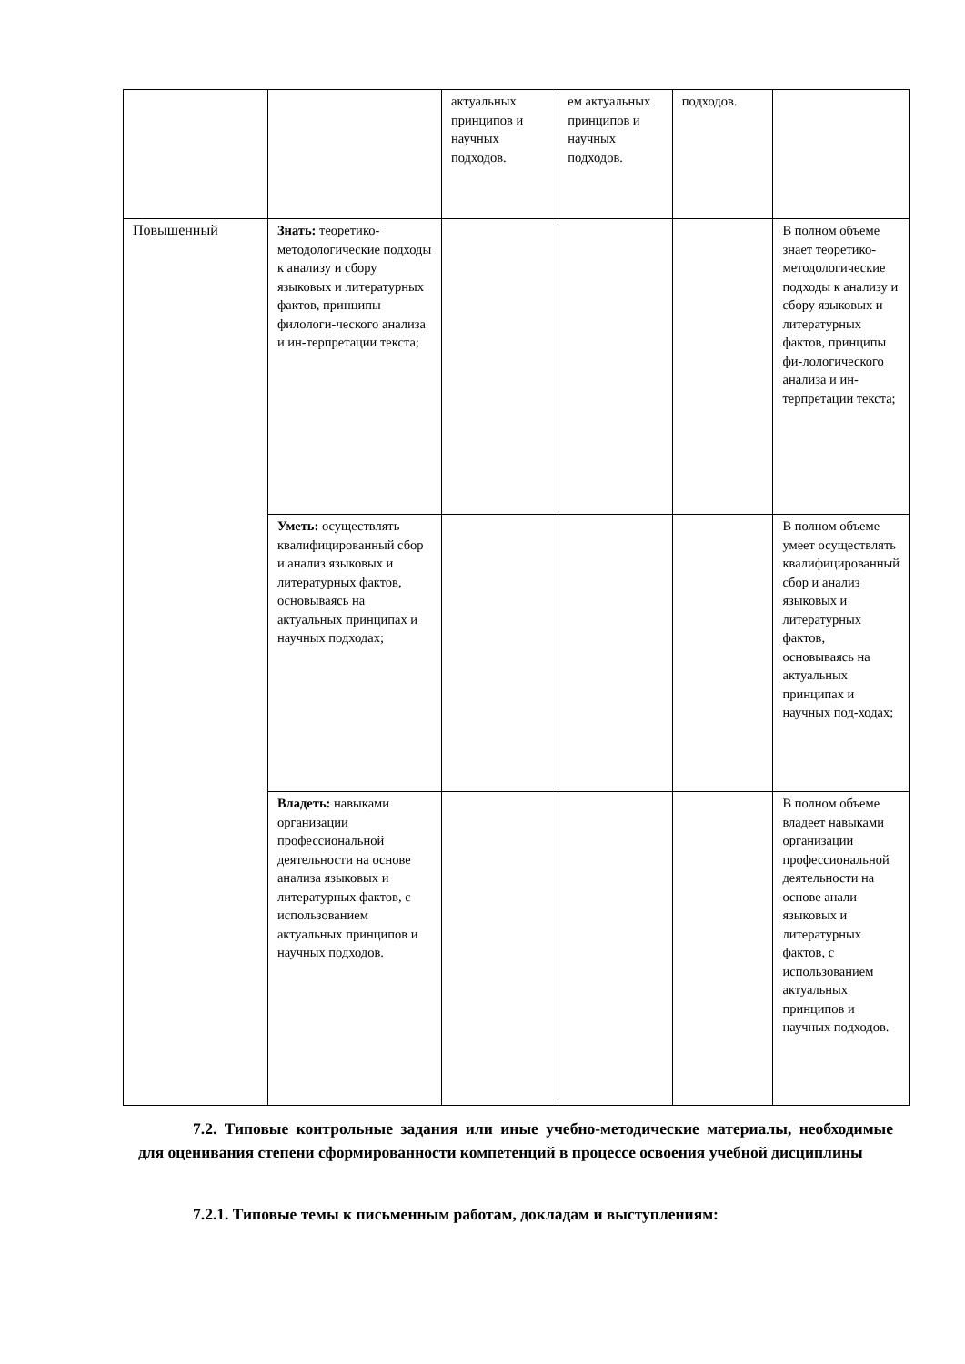| | | актуальных принципов и научных подходов. | ем актуальных принципов и научных подходов. | подходов. | |
| Повышенный | Знать: теоретико-методологические подходы к анализу и сбору языковых и литературных фактов, принципы филологи-ческого анализа и ин-терпретации текста; | | | | В полном объеме знает теоретико-методологические подходы к анализу и сбору языковых и литературных фактов, принципы фи-лологического анализа и ин-терпретации текста; |
| | Уметь: осуществлять квалифицированный сбор и анализ языковых и литературных фактов, основываясь на актуальных принципах и научных подходах; | | | | В полном объеме умеет осуществлять квалифицированный сбор и анализ языковых и литературных фактов, основываясь на актуальных принципах и научных под-ходах; |
| | Владеть: навыками организации профессиональной деятельности на основе анализа языковых и литературных фактов, с использованием актуальных принципов и научных подходов. | | | | В полном объеме владеет навыками организации профессиональной деятельности на основе анали языковых и литературных фактов, с использованием актуальных принципов и научных подходов. |
7.2. Типовые контрольные задания или иные учебно-методические материалы, необходимые для оценивания степени сформированности компетенций в процессе освоения учебной дисциплины
7.2.1. Типовые темы к письменным работам, докладам и выступлениям: